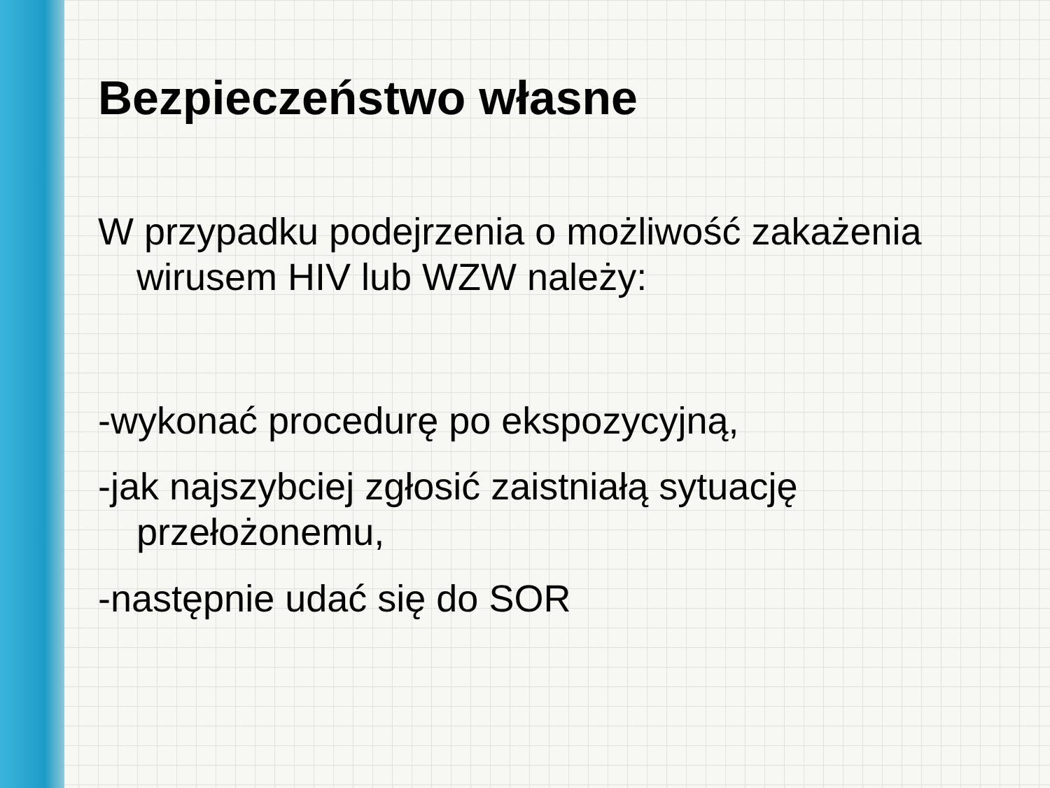Bezpieczeństwo własne
W przypadku podejrzenia o możliwość zakażenia wirusem HIV lub WZW należy:
-wykonać procedurę po ekspozycyjną,
-jak najszybciej zgłosić zaistniałą sytuację przełożonemu,
-następnie udać się do SOR